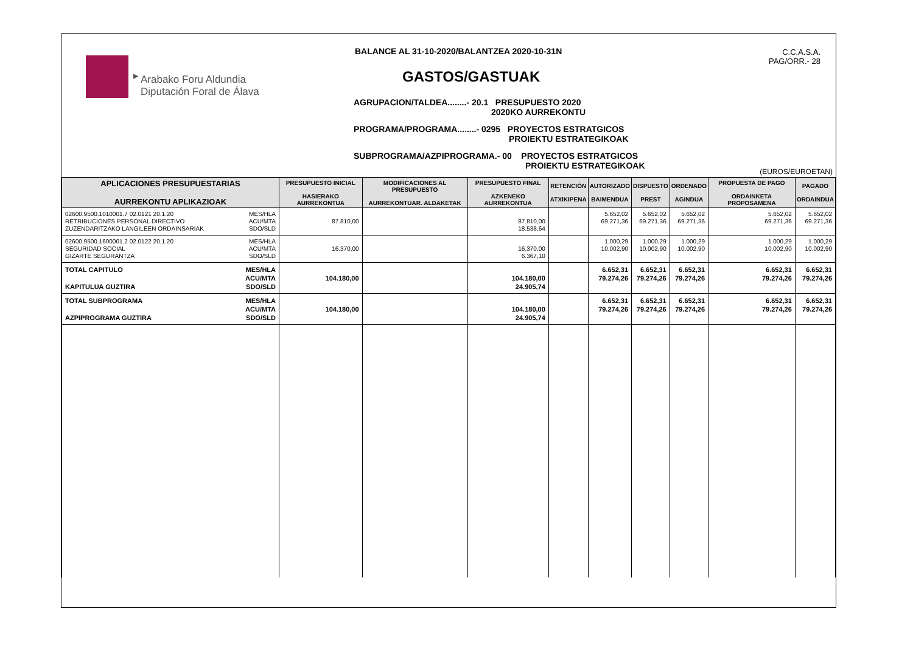▸
Arabako Foru Aldundia
Diputación Foral de Álava
BALANCE AL 31-10-2020/BALANTZEA 2020-10-31N
GASTOS/GASTUAK
AGRUPACION/TALDEA........- 20.1 PRESUPUESTO 2020
2020KO AURREKONTU
PROGRAMA/PROGRAMA........- 0295 PROYECTOS ESTRATGICOS
PROIEKTU ESTRATEGIKOAK
SUBPROGRAMA/AZPIPROGRAMA.- 00 PROYECTOS ESTRATGICOS
PROIEKTU ESTRATEGIKOAK
C.C.A.S.A.
PAG/ORR.- 28
(EUROS/EUROETAN)
| APLICACIONES PRESUPUESTARIAS AURREKONTU APLIKAZIOAK | PRESUPUESTO INICIAL HASIERAKO AURREKONTUA | MODIFICACIONES AL PRESUPUESTO AURREKONTUAR. ALDAKETAK | PRESUPUESTO FINAL AZKENEKO AURREKONTUA | RETENCIÓN ATXIKIPENA | AUTORIZADO BAIMENDUA | DISPUESTO PREST | ORDENADO AGINDUA | PROPUESTA DE PAGO ORDAINKETA PROPOSAMENA | PAGADO ORDAINDUA |
| --- | --- | --- | --- | --- | --- | --- | --- | --- | --- |
| MES/HLA ACU/MTA SDO/SLD 02600.9500.1010001.7 02.0121 20.1.20 RETRIBUCIONES PERSONAL DIRECTIVO ZUZENDARITZAKO LANGILEEN ORDAINSARIAK | 87.810,00 | | 87.810,00 18.538,64 | | 5.652,02 69.271,36 | 5.652,02 69.271,36 | 5.652,02 69.271,36 | 5.652,02 69.271,36 | 5.652,02 69.271,36 |
| MES/HLA ACU/MTA SDO/SLD 02600.9500.1600001.2 02.0122 20.1.20 SEGURIDAD SOCIAL GIZARTE SEGURANTZA | 16.370,00 | | 16.370,00 6.367,10 | | 1.000,29 10.002,90 | 1.000,29 10.002,90 | 1.000,29 10.002,90 | 1.000,29 10.002,90 | 1.000,29 10.002,90 |
| MES/HLA ACU/MTA SDO/SLD TOTAL CAPITULO KAPITULUA GUZTIRA | 104.180,00 | | 104.180,00 24.905,74 | | 6.652,31 79.274,26 | 6.652,31 79.274,26 | 6.652,31 79.274,26 | 6.652,31 79.274,26 | 6.652,31 79.274,26 |
| MES/HLA ACU/MTA SDO/SLD TOTAL SUBPROGRAMA AZPIPROGRAMA GUZTIRA | 104.180,00 | | 104.180,00 24.905,74 | | 6.652,31 79.274,26 | 6.652,31 79.274,26 | 6.652,31 79.274,26 | 6.652,31 79.274,26 | 6.652,31 79.274,26 |